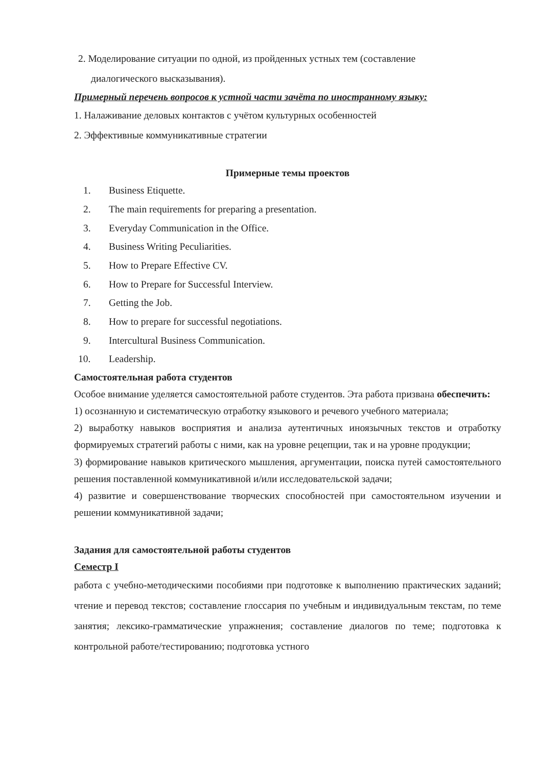2. Моделирование ситуации по одной, из пройденных устных тем (составление
диалогического высказывания).
Примерный перечень вопросов к устной части зачёта по иностранному языку:
1. Налаживание деловых контактов с учётом культурных особенностей
2. Эффективные коммуникативные стратегии
Примерные темы проектов
1. Business Etiquette.
2. The main requirements for preparing a presentation.
3. Everyday Communication in the Office.
4. Business Writing Peculiarities.
5. How to Prepare Effective CV.
6. How to Prepare for Successful Interview.
7. Getting the Job.
8. How to prepare for successful negotiations.
9. Intercultural Business Communication.
10. Leadership.
Самостоятельная работа студентов
Особое внимание уделяется самостоятельной работе студентов. Эта работа призвана обеспечить:
1) осознанную и систематическую отработку языкового и речевого учебного материала;
2) выработку навыков восприятия и анализа аутентичных иноязычных текстов и отработку формируемых стратегий работы с ними, как на уровне рецепции, так и на уровне продукции;
3) формирование навыков критического мышления, аргументации, поиска путей самостоятельного решения поставленной коммуникативной и/или исследовательской задачи;
4) развитие и совершенствование творческих способностей при самостоятельном изучении и решении коммуникативной задачи;
Задания для самостоятельной работы студентов
Семестр I
работа с учебно-методическими пособиями при подготовке к выполнению практических заданий; чтение и перевод текстов; составление глоссария по учебным и индивидуальным текстам, по теме занятия; лексико-грамматические упражнения; составление диалогов по теме; подготовка к контрольной работе/тестированию; подготовка устного